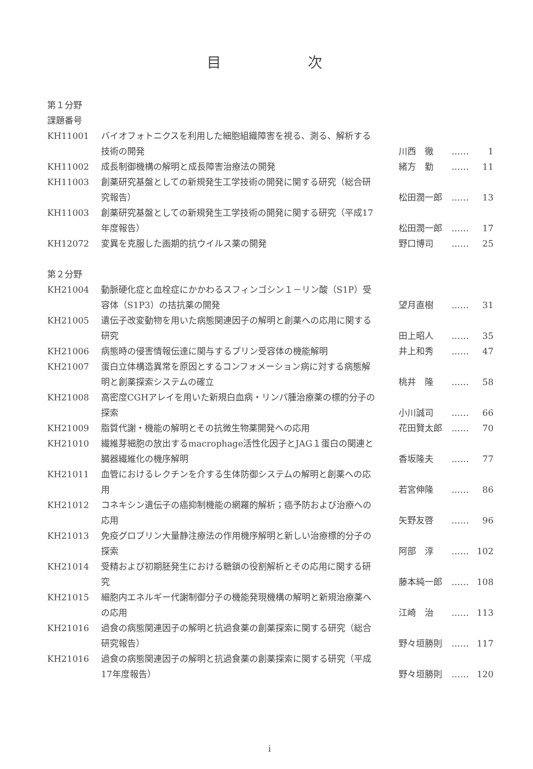目 次
第１分野
課題番号
| KH11001 | バイオフォトニクスを利用した細胞組織障害を視る、測る、解析する技術の開発 | 川西 徹 | …… | 1 |
| KH11002 | 成長制御機構の解明と成長障害治療法の開発 | 緒方 勤 | …… | 11 |
| KH11003 | 創薬研究基盤としての新規発生工学技術の開発に関する研究（総合研究報告） | 松田潤一郎 | …… | 13 |
| KH11003 | 創薬研究基盤としての新規発生工学技術の開発に関する研究（平成17年度報告） | 松田潤一郎 | …… | 17 |
| KH12072 | 変異を克服した画期的抗ウイルス薬の開発 | 野口博司 | …… | 25 |
第２分野
| KH21004 | 動脈硬化症と血栓症にかかわるスフィンゴシン１－リン酸（S1P）受容体（S1P3）の拮抗薬の開発 | 望月直樹 | …… | 31 |
| KH21005 | 遺伝子改変動物を用いた病態関連因子の解明と創薬への応用に関する研究 | 田上昭人 | …… | 35 |
| KH21006 | 病態時の侵害情報伝達に関与するプリン受容体の機能解明 | 井上和秀 | …… | 47 |
| KH21007 | 蛋白立体構造異常を原因とするコンフォメーション病に対する病態解明と創薬探索システムの確立 | 桃井 隆 | …… | 58 |
| KH21008 | 高密度CGHアレイを用いた新規白血病・リンパ腫治療薬の標的分子の探索 | 小川誠司 | …… | 66 |
| KH21009 | 脂質代謝・機能の解明とその抗微生物薬開発への応用 | 花田賢太郎 | …… | 70 |
| KH21010 | 繊維芽細胞の放出するmacrophage活性化因子とJAG１蛋白の関連と臓器繊維化の機序解明 | 香坂隆夫 | …… | 77 |
| KH21011 | 血管におけるレクチンを介する生体防御システムの解明と創薬への応用 | 若宮伸隆 | …… | 86 |
| KH21012 | コネキシン遺伝子の癌抑制機能の網羅的解析；癌予防および治療への応用 | 矢野友啓 | …… | 96 |
| KH21013 | 免疫グロブリン大量静注療法の作用機序解明と新しい治療標的分子の探索 | 阿部 淳 | …… | 102 |
| KH21014 | 受精および初期胚発生における糖鎖の役割解析とその応用に関する研究 | 藤本純一郎 | …… | 108 |
| KH21015 | 細胞内エネルギー代謝制御分子の機能発現機構の解明と新規治療薬への応用 | 江崎 治 | …… | 113 |
| KH21016 | 過食の病態関連因子の解明と抗過食薬の創薬探索に関する研究（総合研究報告） | 野々垣勝則 | …… | 117 |
| KH21016 | 過食の病態関連因子の解明と抗過食薬の創薬探索に関する研究（平成17年度報告） | 野々垣勝則 | …… | 120 |
i